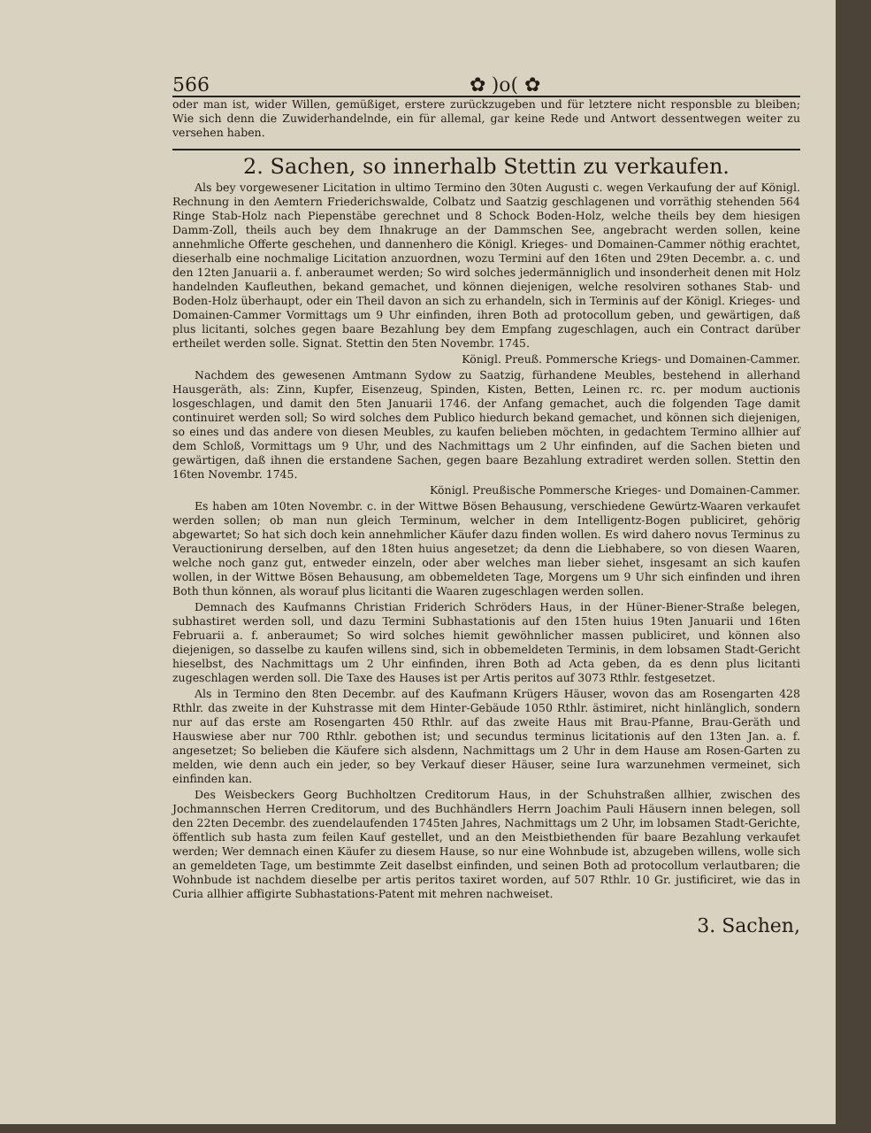566 ✿ )o( ✿
oder man ist, wider Willen, gemüßiget, erstere zurückzugeben und für letztere nicht responsble zu bleiben; Wie sich denn die Zuwiderhandelnde, ein für allemal, gar keine Rede und Antwort dessentwegen weiter zu versehen haben.
2. Sachen, so innerhalb Stettin zu verkaufen.
Als bey vorgewesener Licitation in ultimo Termino den 30ten Augusti c. wegen Verkaufung der auf Königl. Rechnung in den Aemtern Friederichswalde, Colbatz und Saatzig geschlagenen und vorräthig stehenden 564 Ringe Stab-Holz nach Piepenstäbe gerechnet und 8 Schock Boden-Holz, welche theils bey dem hiesigen Damm-Zoll, theils auch bey dem Ihnakruge an der Dammschen See, angebracht werden sollen, keine annehmliche Offerte geschehen, und dannenhero die Königl. Krieges- und Domainen-Cammer nöthig erachtet, dieserhalb eine nochmalige Licitation anzuordnen, wozu Termini auf den 16ten und 29ten Decembr. a. c. und den 12ten Januarii a. f. anberaumet werden; So wird solches jedermänniglich und insonderheit denen mit Holz handelnden Kaufleuthen, bekand gemachet, und können diejenigen, welche resolviren sothanes Stab- und Boden-Holz überhaupt, oder ein Theil davon an sich zu erhandeln, sich in Terminis auf der Königl. Krieges- und Domainen-Cammer Vormittags um 9 Uhr einfinden, ihren Both ad protocollum geben, und gewärtigen, daß plus licitanti, solches gegen baare Bezahlung bey dem Empfang zugeschlagen, auch ein Contract darüber ertheilet werden solle. Signat. Stettin den 5ten Novembr. 1745.
Königl. Preuß. Pommersche Kriegs- und Domainen-Cammer.
Nachdem des gewesenen Amtmann Sydow zu Saatzig, fürhandene Meubles, bestehend in allerhand Hausgeräth, als: Zinn, Kupfer, Eisenzeug, Spinden, Kisten, Betten, Leinen rc. rc. per modum auctionis losgeschlagen, und damit den 5ten Januarii 1746. der Anfang gemachet, auch die folgenden Tage damit continuiret werden soll; So wird solches dem Publico hiedurch bekand gemachet, und können sich diejenigen, so eines und das andere von diesen Meubles, zu kaufen belieben möchten, in gedachtem Termino allhier auf dem Schloß, Vormittags um 9 Uhr, und des Nachmittags um 2 Uhr einfinden, auf die Sachen bieten und gewärtigen, daß ihnen die erstandene Sachen, gegen baare Bezahlung extradiret werden sollen. Stettin den 16ten Novembr. 1745.
Königl. Preußische Pommersche Krieges- und Domainen-Cammer.
Es haben am 10ten Novembr. c. in der Wittwe Bösen Behausung, verschiedene Gewürtz-Waaren verkaufet werden sollen; ob man nun gleich Terminum, welcher in dem Intelligentz-Bogen publiciret, gehörig abgewartet; So hat sich doch kein annehmlicher Käufer dazu finden wollen. Es wird dahero novus Terminus zu Verauctionirung derselben, auf den 18ten huius angesetzet; da denn die Liebhabere, so von diesen Waaren, welche noch ganz gut, entweder einzeln, oder aber welches man lieber siehet, insgesamt an sich kaufen wollen, in der Wittwe Bösen Behausung, am obbemeldeten Tage, Morgens um 9 Uhr sich einfinden und ihren Both thun können, als worauf plus licitanti die Waaren zugeschlagen werden sollen.
Demnach des Kaufmanns Christian Friderich Schröders Haus, in der Hüner-Biener-Straße belegen, subhastiret werden soll, und dazu Termini Subhastationis auf den 15ten huius 19ten Januarii und 16ten Februarii a. f. anberaumet; So wird solches hiemit gewöhnlicher massen publiciret, und können also diejenigen, so dasselbe zu kaufen willens sind, sich in obbemeldeten Terminis, in dem lobsamen Stadt-Gericht hieselbst, des Nachmittags um 2 Uhr einfinden, ihren Both ad Acta geben, da es denn plus licitanti zugeschlagen werden soll. Die Taxe des Hauses ist per Artis peritos auf 3073 Rthlr. festgesetzet.
Als in Termino den 8ten Decembr. auf des Kaufmann Krügers Häuser, wovon das am Rosengarten 428 Rthlr. das zweite in der Kuhstrasse mit dem Hinter-Gebäude 1050 Rthlr. ästimiret, nicht hinlänglich, sondern nur auf das erste am Rosengarten 450 Rthlr. auf das zweite Haus mit Brau-Pfanne, Brau-Geräth und Hauswiese aber nur 700 Rthlr. gebothen ist; und secundus terminus licitationis auf den 13ten Jan. a. f. angesetzet; So belieben die Käufere sich alsdenn, Nachmittags um 2 Uhr in dem Hause am Rosen-Garten zu melden, wie denn auch ein jeder, so bey Verkauf dieser Häuser, seine Iura warzunehmen vermeinet, sich einfinden kan.
Des Weisbeckers Georg Buchholtzen Creditorum Haus, in der Schuhstraßen allhier, zwischen des Jochmannschen Herren Creditorum, und des Buchhändlers Herrn Joachim Pauli Häusern innen belegen, soll den 22ten Decembr. des zuendelaufenden 1745ten Jahres, Nachmittags um 2 Uhr, im lobsamen Stadt-Gerichte, öffentlich sub hasta zum feilen Kauf gestellet, und an den Meistbiethenden für baare Bezahlung verkaufet werden; Wer demnach einen Käufer zu diesem Hause, so nur eine Wohnbude ist, abzugeben willens, wolle sich an gemeldeten Tage, um bestimmte Zeit daselbst einfinden, und seinen Both ad protocollum verlautbaren; die Wohnbude ist nachdem dieselbe per artis peritos taxiret worden, auf 507 Rthlr. 10 Gr. justificiret, wie das in Curia allhier affigirte Subhastations-Patent mit mehren nachweiset.
3. Sachen,